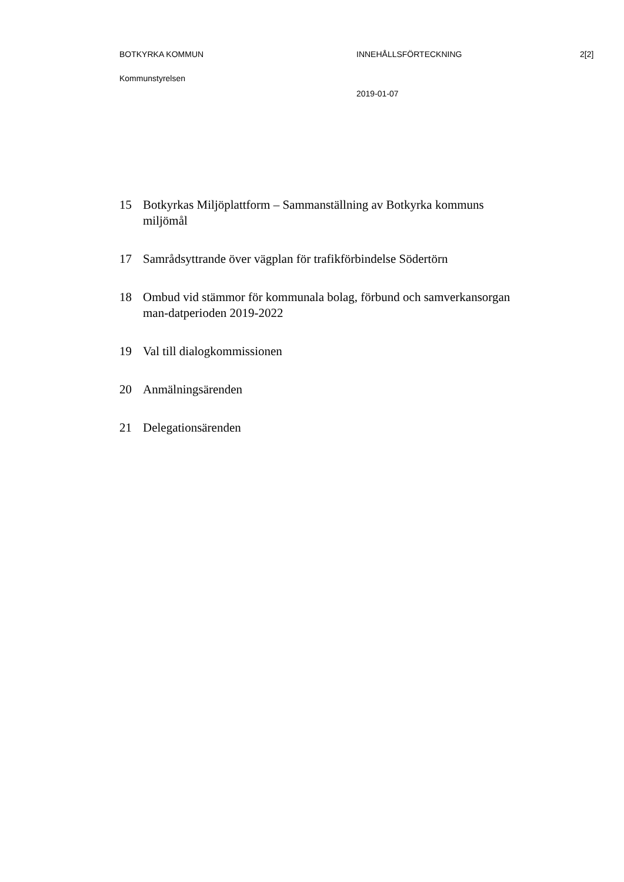BOTKYRKA KOMMUN INNEHÅLLSFÖRTECKNING 2[2]
Kommunstyrelsen
2019-01-07
15 Botkyrkas Miljöplattform – Sammanställning av Botkyrka kommuns miljömål
17 Samrådsyttrande över vägplan för trafikförbindelse Södertörn
18 Ombud vid stämmor för kommunala bolag, förbund och samverkansorgan man-datperioden 2019-2022
19 Val till dialogkommissionen
20 Anmälningsärenden
21 Delegationsärenden